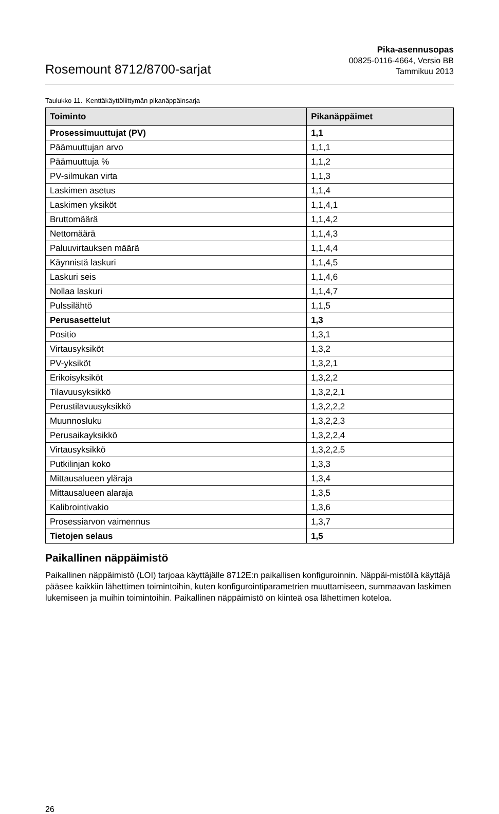Rosemount 8712/8700-sarjat
Pika-asennusopas
00825-0116-4664, Versio BB
Tammikuu 2013
Taulukko 11. Kenttäkäyttöliittymän pikanäppäinsarja
| Toiminto | Pikanäppäimet |
| --- | --- |
| Prosessimuuttujat (PV) | 1,1 |
| Päämuuttujan arvo | 1,1,1 |
| Päämuuttuja % | 1,1,2 |
| PV-silmukan virta | 1,1,3 |
| Laskimen asetus | 1,1,4 |
| Laskimen yksiköt | 1,1,4,1 |
| Bruttomäärä | 1,1,4,2 |
| Nettomäärä | 1,1,4,3 |
| Paluuvirtauksen määrä | 1,1,4,4 |
| Käynnistä laskuri | 1,1,4,5 |
| Laskuri seis | 1,1,4,6 |
| Nollaa laskuri | 1,1,4,7 |
| Pulssilähtö | 1,1,5 |
| Perusasettelut | 1,3 |
| Positio | 1,3,1 |
| Virtausyksiköt | 1,3,2 |
| PV-yksiköt | 1,3,2,1 |
| Erikoisyksiköt | 1,3,2,2 |
| Tilavuusyksikkö | 1,3,2,2,1 |
| Perustilavuusyksikkö | 1,3,2,2,2 |
| Muunnosluku | 1,3,2,2,3 |
| Perusaikayksikkö | 1,3,2,2,4 |
| Virtausyksikkö | 1,3,2,2,5 |
| Putkilinjan koko | 1,3,3 |
| Mittausalueen yläraja | 1,3,4 |
| Mittausalueen alaraja | 1,3,5 |
| Kalibrointivakio | 1,3,6 |
| Prosessiarvon vaimennus | 1,3,7 |
| Tietojen selaus | 1,5 |
Paikallinen näppäimistö
Paikallinen näppäimistö (LOI) tarjoaa käyttäjälle 8712E:n paikallisen konfiguroinnin. Näppäi-mistöllä käyttäjä pääsee kaikkiin lähettimen toimintoihin, kuten konfigurointiparametrien muuttamiseen, summaavan laskimen lukemiseen ja muihin toimintoihin. Paikallinen näppäimistö on kiinteä osa lähettimen koteloa.
26